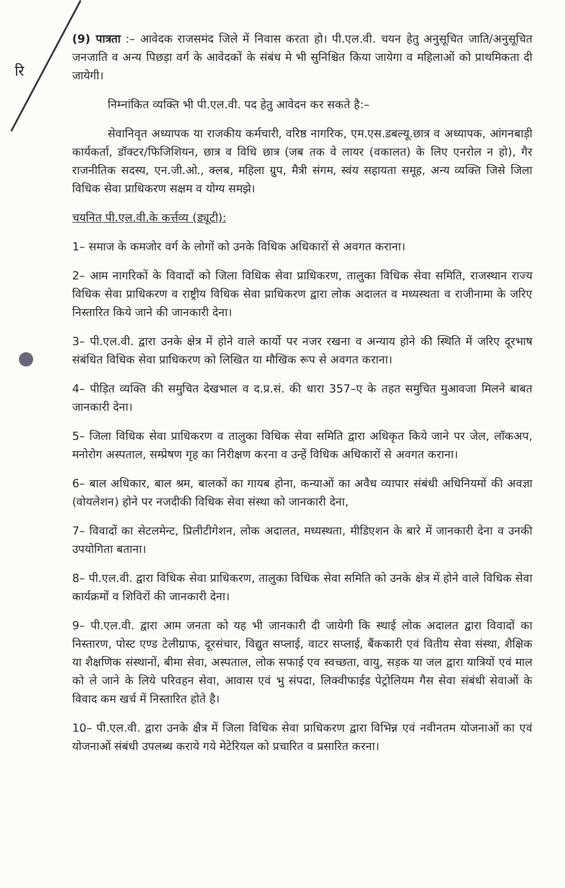रि
(9) पात्रता :– आवेदक राजसमंद जिले में निवास करता हो। पी.एल.वी. चयन हेतु अनुसूचित जाति/अनुसूचित जनजाति व अन्य पिछड़ा वर्ग के आवेदकों के संबंध मे भी सुनिश्चित किया जायेगा व महिलाओं को प्राथमिकता दी जायेगी।
निम्नांकित व्यक्ति भी पी.एल.वी. पद हेतु आवेदन कर सकते है:–
सेवानिवृत अध्यापक या राजकीय कर्मचारी, वरिष्ठ नागरिक, एम.एस.डबल्यू.छात्र व अध्यापक, आंगनबाड़ी कार्यकर्ता, डॉक्टर/फिजिशियन, छात्र व विधि छात्र (जब तक वे लायर (वकालत) के लिए एनरोल न हो), गैर राजनीतिक सदस्य, एन.जी.ओ., क्लब, महिला ग्रुप, मैत्री संगम, स्वंय सहायता समूह, अन्य व्यक्ति जिसे जिला विधिक सेवा प्राधिकरण सक्षम व योग्य समझे।
चयनित पी.एल.वी.के कर्त्तव्य (ड्यूटी):
1– समाज के कमजोर वर्ग के लोगों को उनके विधिक अधिकारों से अवगत कराना।
2– आम नागरिकों के विवादों को जिला विधिक सेवा प्राधिकरण, तालुका विधिक सेवा समिति, राजस्थान राज्य विधिक सेवा प्राधिकरण व राष्ट्रीय विधिक सेवा प्राधिकरण द्वारा लोक अदालत व मध्यस्थता व राजीनामा के जरिए निस्तारित किये जाने की जानकारी देना।
3– पी.एल.वी. द्वारा उनके क्षेत्र में होने वाले कार्यो पर नजर रखना व अन्याय होने की स्थिति में जरिए दूरभाष संबंधित विधिक सेवा प्राधिकरण को लिखित या मौखिक रूप से अवगत कराना।
4– पीड़ित व्यक्ति की समुचित देखभाल व द.प्र.सं. की धारा 357–ए के तहत समुचित मुआवजा मिलने बाबत जानकारी देना।
5– जिला विधिक सेवा प्राधिकरण व तालुका विधिक सेवा समिति द्वारा अधिकृत किये जाने पर जेल, लॉकअप, मनोरोग अस्पताल, सम्प्रेषण गृह का निरीक्षण करना व उन्हें विधिक अधिकारों से अवगत कराना।
6– बाल अधिकार, बाल श्रम, बालकों का गायब होना, कन्याओं का अवैध व्यापार संबंधी अधिनियमों की अवज्ञा (वोयलेशन) होने पर नजदीकी विधिक सेवा संस्था को जानकारी देना,
7– विवादों का सेटलमेन्ट, प्रिलीटीगेशन, लोक अदालत, मध्यस्थता, मीडिएशन के बारे में जानकारी देना व उनकी उपयोगिता बताना।
8– पी.एल.वी. द्वारा विधिक सेवा प्राधिकरण, तालुका विधिक सेवा समिति को उनके क्षेत्र में होने वाले विधिक सेवा कार्यक्रमों व शिविरों की जानकारी देना।
9– पी.एल.वी. द्वारा आम जनता को यह भी जानकारी दी जायेगी कि स्थाई लोक अदालत द्वारा विवादों का निस्तारण, पोस्ट एण्ड टेलीग्राफ, दूरसंचार, विद्युत सप्लाई, वाटर सप्लाई, बैंककारी एवं वितीय सेवा संस्था, शैक्षिक या शैक्षणिक संस्थानों, बीमा सेवा, अस्पताल, लोक सफाई एव स्वच्छता, वायु, सड़क या जल द्वारा यात्रियों एवं माल को ले जाने के लिये परिवहन सेवा, आवास एवं भु संपदा, लिक्वीफाईड पेट्रोलियम गैस सेवा संबंधी सेवाओं के विवाद कम खर्च में निस्तारित होते है।
10– पी.एल.वी. द्वारा उनके क्षैत्र में जिला विधिक सेवा प्राधिकरण द्वारा विभिन्न एवं नवीनतम योजनाओं का एवं योजनाओं संबंधी उपलब्ध कराये गये मेटेरियल को प्रचारित व प्रसारित करना।